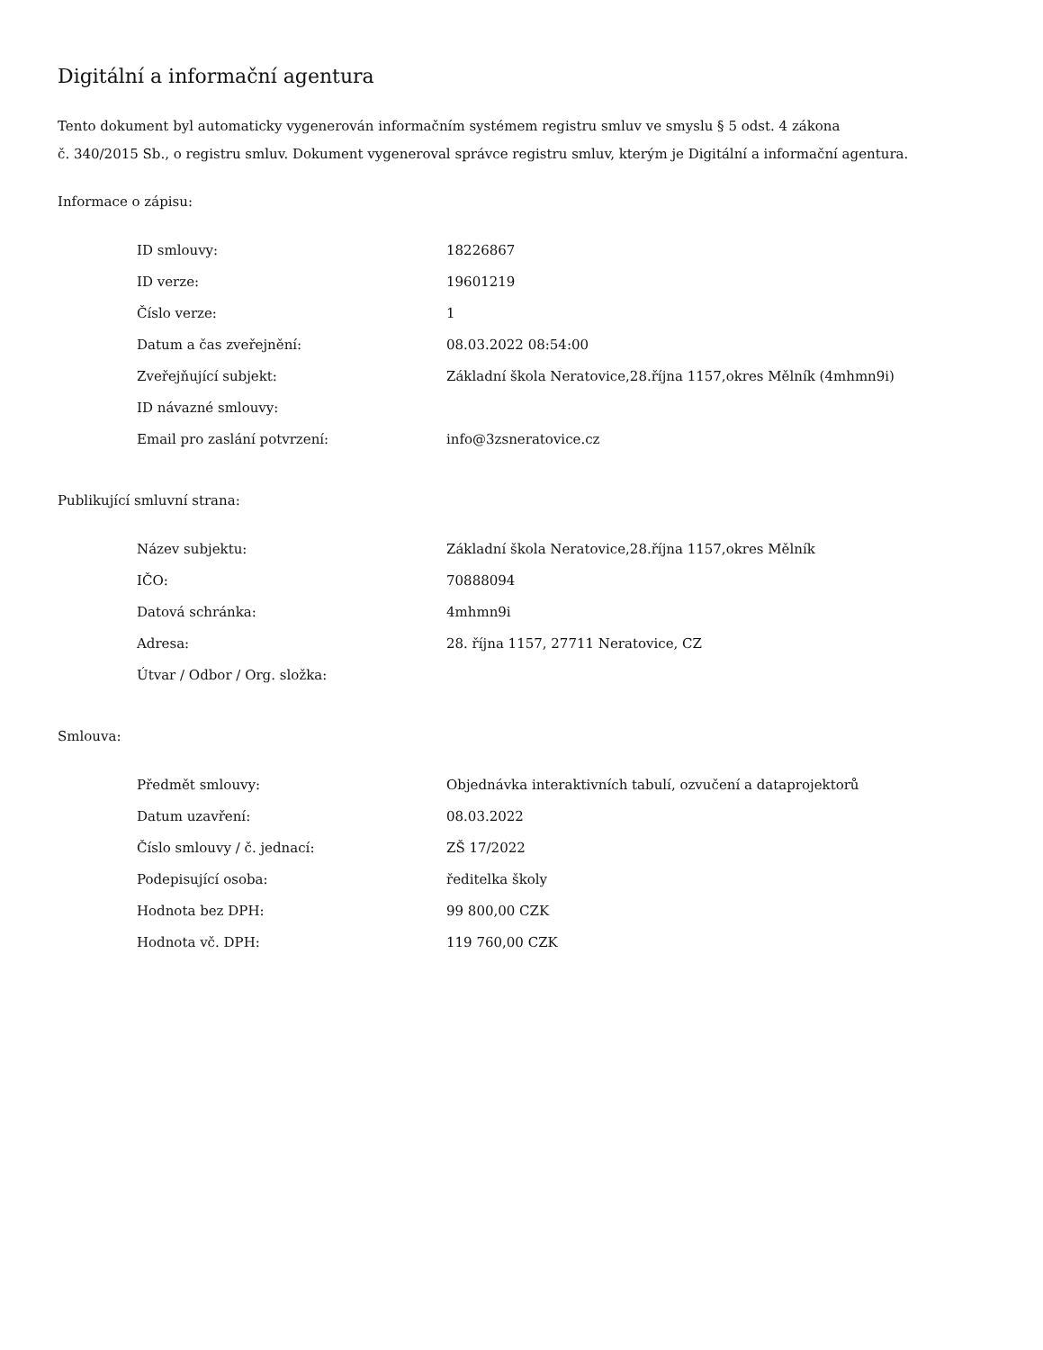Digitální a informační agentura
Tento dokument byl automaticky vygenerován informačním systémem registru smluv ve smyslu § 5 odst. 4 zákona
č. 340/2015 Sb., o registru smluv. Dokument vygeneroval správce registru smluv, kterým je Digitální a informační agentura.
Informace o zápisu:
| ID smlouvy: | 18226867 |
| ID verze: | 19601219 |
| Číslo verze: | 1 |
| Datum a čas zveřejnění: | 08.03.2022 08:54:00 |
| Zveřejňující subjekt: | Základní škola Neratovice,28.října 1157,okres Mělník (4mhmn9i) |
| ID návazné smlouvy: | |
| Email pro zaslání potvrzení: | info@3zsneratovice.cz |
Publikující smluvní strana:
| Název subjektu: | Základní škola Neratovice,28.října 1157,okres Mělník |
| IČO: | 70888094 |
| Datová schránka: | 4mhmn9i |
| Adresa: | 28. října 1157, 27711 Neratovice, CZ |
| Útvar / Odbor / Org. složka: | |
Smlouva:
| Předmět smlouvy: | Objednávka interaktivních tabulí, ozvučení a dataprojektorů |
| Datum uzavření: | 08.03.2022 |
| Číslo smlouvy / č. jednací: | ZŠ 17/2022 |
| Podepisující osoba: | ředitelka školy |
| Hodnota bez DPH: | 99 800,00 CZK |
| Hodnota vč. DPH: | 119 760,00 CZK |